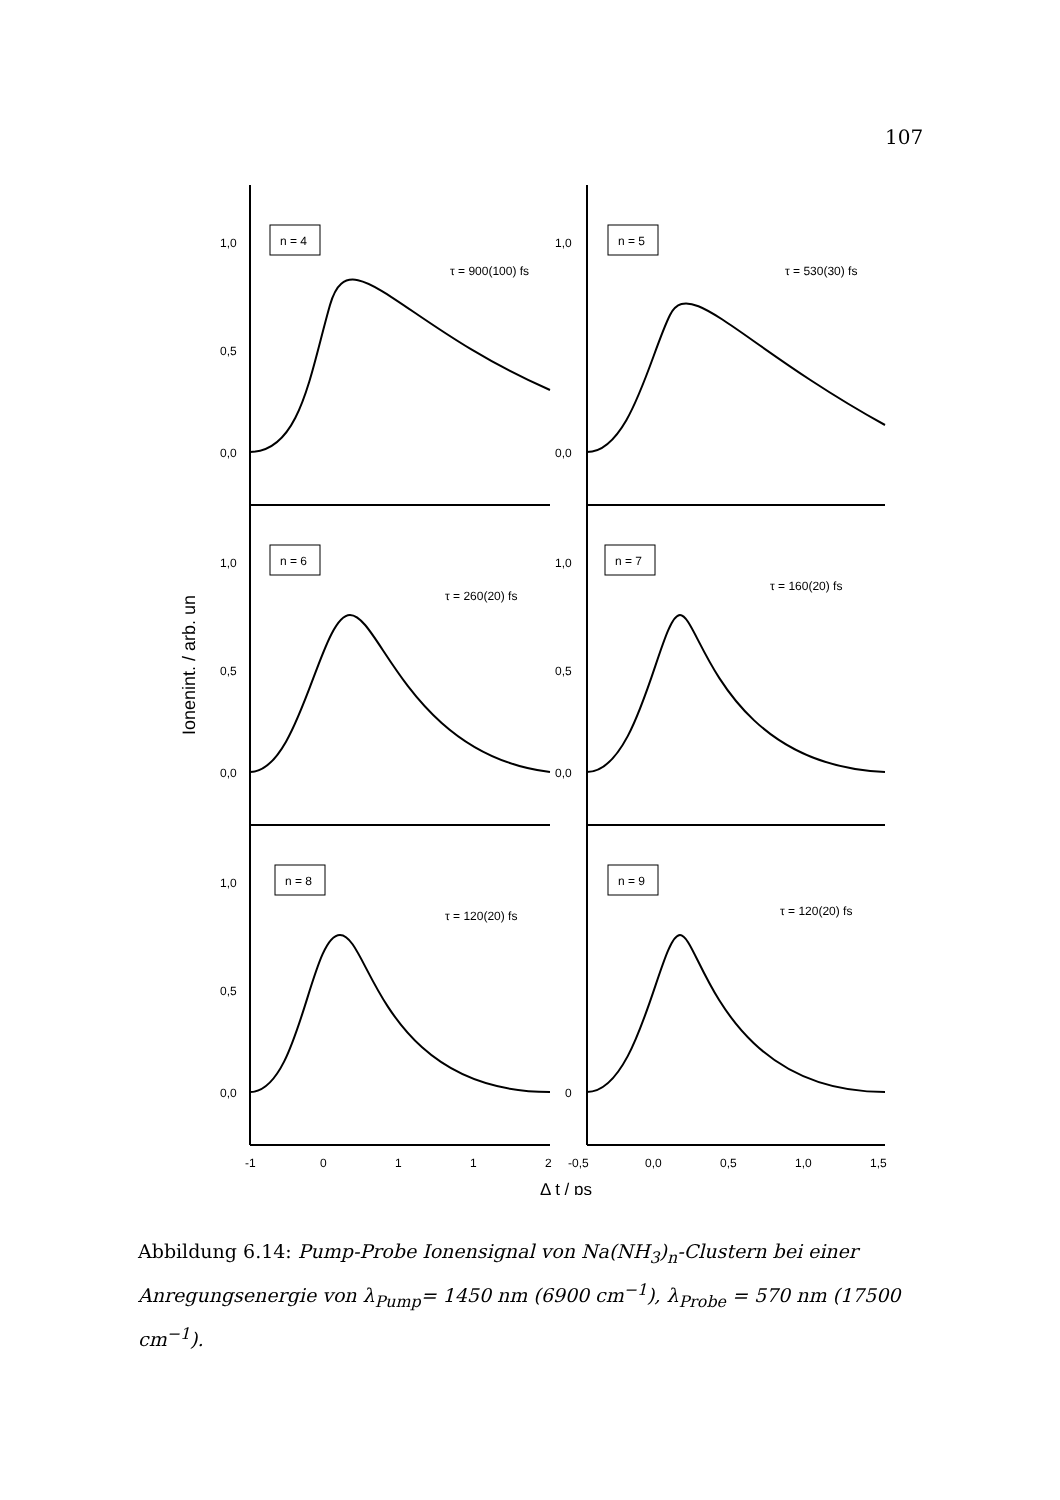107
1,0
0,5
0,0
1,0
0,0
1,0
0,5
0,0
1,0
0,5
0,0
1,0
0,5
0,0
0
n = 4
n = 5
n = 6
n = 7
n = 8
n = 9
τ = 900(100) fs
τ = 530(30) fs
τ = 260(20) fs
τ = 160(20) fs
τ = 120(20) fs
τ = 120(20) fs
-1
0
1
1
2
-0,5
0,0
0,5
1,0
1,5
Δ t / ps
Ionenint. / arb. un
Abbildung 6.14: Pump-Probe Ionensignal von Na(NH<sub>3</sub>)<sub>n</sub>-Clustern bei einer Anregungsenergie von λ<sub>Pump</sub>= 1450 nm (6900 cm<sup>−1</sup>), λ<sub>Probe</sub> = 570 nm (17500 cm<sup>−1</sup>).